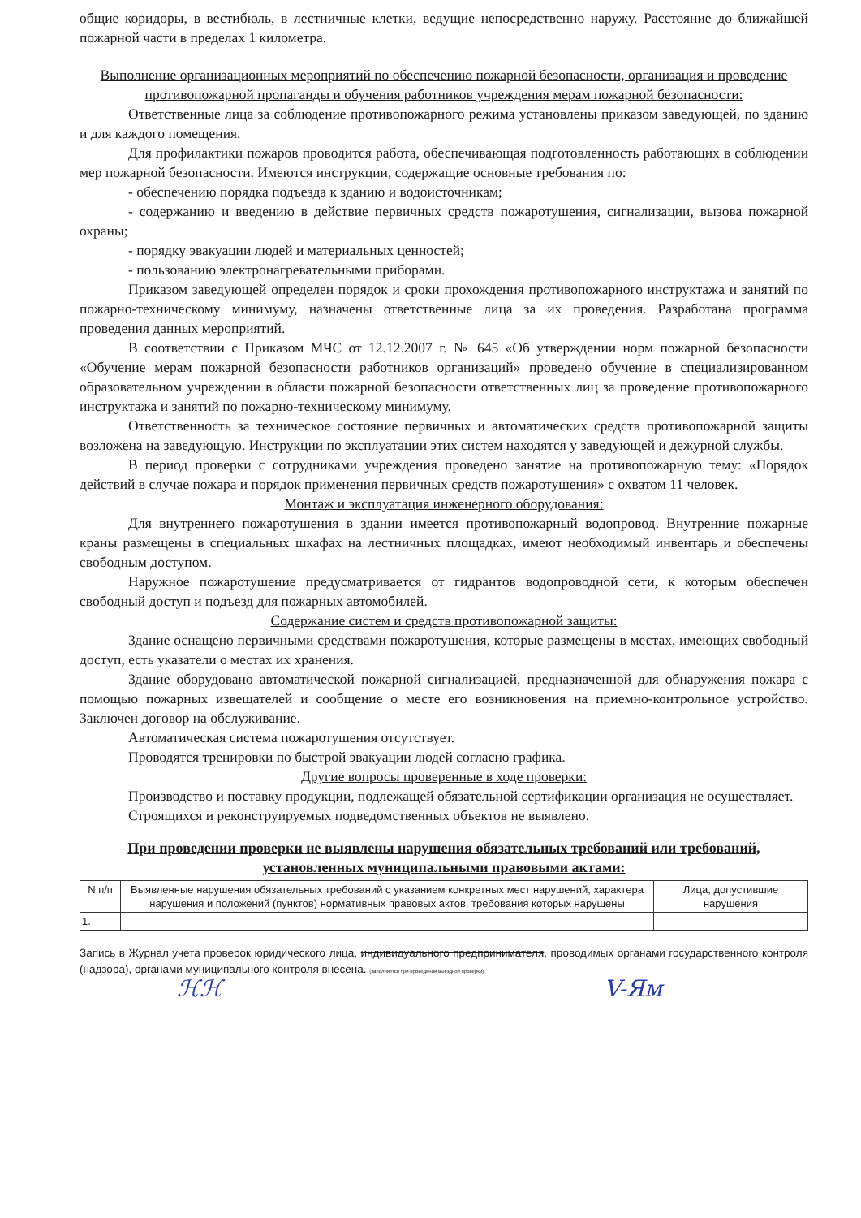общие коридоры, в вестибюль, в лестничные клетки, ведущие непосредственно наружу. Расстояние до ближайшей пожарной части в пределах 1 километра.
Выполнение организационных мероприятий по обеспечению пожарной безопасности, организация и проведение противопожарной пропаганды и обучения работников учреждения мерам пожарной безопасности:
Ответственные лица за соблюдение противопожарного режима установлены приказом заведующей, по зданию и для каждого помещения.
Для профилактики пожаров проводится работа, обеспечивающая подготовленность работающих в соблюдении мер пожарной безопасности. Имеются инструкции, содержащие основные требования по:
- обеспечению порядка подъезда к зданию и водоисточникам;
- содержанию и введению в действие первичных средств пожаротушения, сигнализации, вызова пожарной охраны;
- порядку эвакуации людей и материальных ценностей;
- пользованию электронагревательными приборами.
Приказом заведующей определен порядок и сроки прохождения противопожарного инструктажа и занятий по пожарно-техническому минимуму, назначены ответственные лица за их проведения. Разработана программа проведения данных мероприятий.
В соответствии с Приказом МЧС от 12.12.2007 г. № 645 «Об утверждении норм пожарной безопасности «Обучение мерам пожарной безопасности работников организаций» проведено обучение в специализированном образовательном учреждении в области пожарной безопасности ответственных лиц за проведение противопожарного инструктажа и занятий по пожарно-техническому минимуму.
Ответственность за техническое состояние первичных и автоматических средств противопожарной защиты возложена на заведующую. Инструкции по эксплуатации этих систем находятся у заведующей и дежурной службы.
В период проверки с сотрудниками учреждения проведено занятие на противопожарную тему: «Порядок действий в случае пожара и порядок применения первичных средств пожаротушения» с охватом 11 человек.
Монтаж и эксплуатация инженерного оборудования:
Для внутреннего пожаротушения в здании имеется противопожарный водопровод. Внутренние пожарные краны размещены в специальных шкафах на лестничных площадках, имеют необходимый инвентарь и обеспечены свободным доступом.
Наружное пожаротушение предусматривается от гидрантов водопроводной сети, к которым обеспечен свободный доступ и подъезд для пожарных автомобилей.
Содержание систем и средств противопожарной защиты:
Здание оснащено первичными средствами пожаротушения, которые размещены в местах, имеющих свободный доступ, есть указатели о местах их хранения.
Здание оборудовано автоматической пожарной сигнализацией, предназначенной для обнаружения пожара с помощью пожарных извещателей и сообщение о месте его возникновения на приемно-контрольное устройство. Заключен договор на обслуживание.
Автоматическая система пожаротушения отсутствует.
Проводятся тренировки по быстрой эвакуации людей согласно графика.
Другие вопросы проверенные в ходе проверки:
Производство и поставку продукции, подлежащей обязательной сертификации организация не осуществляет.
Строящихся и реконструируемых подведомственных объектов не выявлено.
При проведении проверки не выявлены нарушения обязательных требований или требований, установленных муниципальными правовыми актами:
| N п/п | Выявленные нарушения обязательных требований с указанием конкретных мест нарушений, характера нарушения и положений (пунктов) нормативных правовых актов, требования которых нарушены | Лица, допустившие нарушения |
| --- | --- | --- |
| 1. | | |
Запись в Журнал учета проверок юридического лица, индивидуального предпринимателя, проводимых органами государственного контроля (надзора), органами муниципального контроля внесена. (заполняется при проведении выездной проверки)
ℋℋ V-Ям